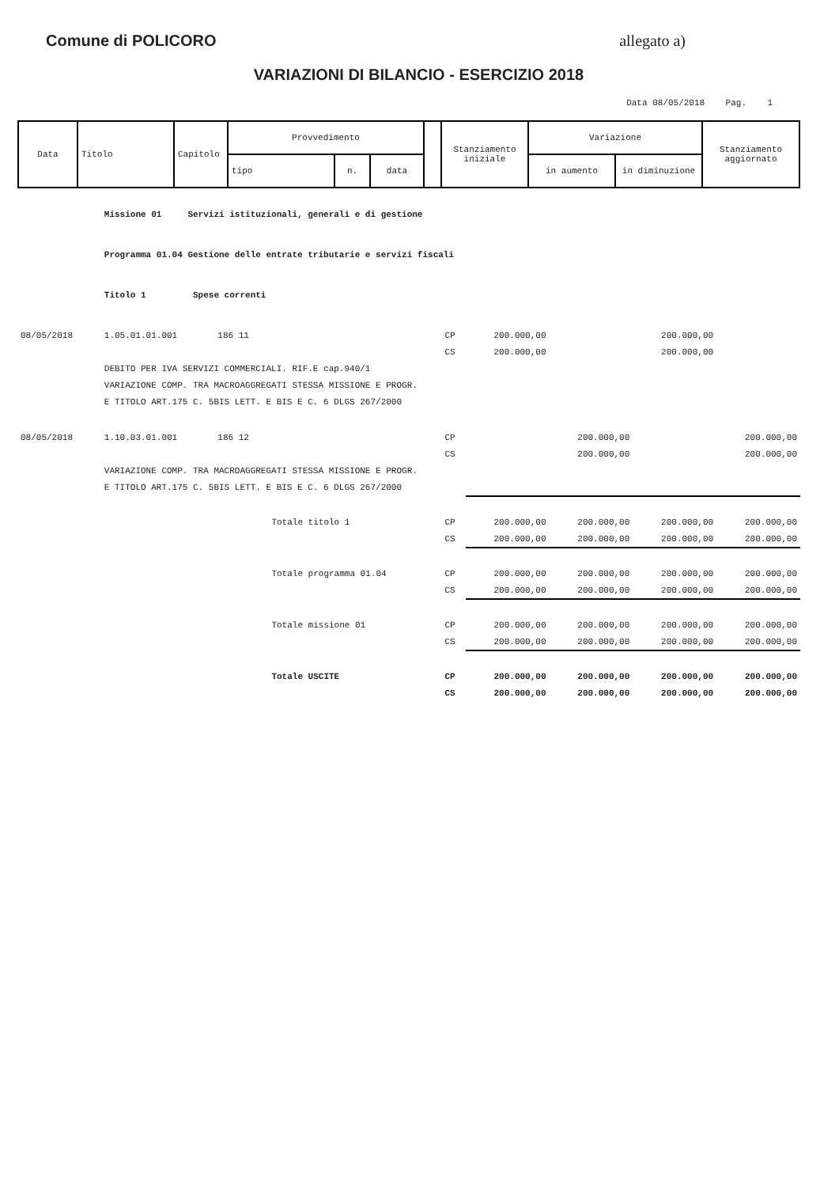Comune di POLICORO allegato a)
VARIAZIONI DI BILANCIO - ESERCIZIO 2018
Data 08/05/2018 Pag. 1
| Data | Titolo | Capitolo | Provvedimento | | | | Stanziamento iniziale | Variazione | | Stanziamento aggiornato |
| | | | tipo | n. | data | | | in aumento | in diminuzione | |
| | Missione 01 Servizi istituzionali, generali e di gestione | | | | | | | |
| | Programma 01.04 Gestione delle entrate tributarie e servizi fiscali | | | | | | | |
| | Titolo 1 Spese correnti | | | | | | | |
| 08/05/2018 | 1.05.01.01.001 | 186 11 | | CP | 200.000,00 | | 200.000,00 | |
| | | | | CS | 200.000,00 | | 200.000,00 | |
| | DEBITO PER IVA SERVIZI COMMERCIALI. RIF.E cap.940/1 | | | | | | | |
| | VARIAZIONE COMP. TRA MACROAGGREGATI STESSA MISSIONE E PROGR. | | | | | | | |
| | E TITOLO ART.175 C. 5BIS LETT. E BIS E C. 6 DLGS 267/2000 | | | | | | | |
| 08/05/2018 | 1.10.03.01.001 | 186 12 | | CP | | 200.000,00 | | 200.000,00 |
| | | | | CS | | 200.000,00 | | 200.000,00 |
| | VARIAZIONE COMP. TRA MACROAGGREGATI STESSA MISSIONE E PROGR. | | | | | | | |
| | E TITOLO ART.175 C. 5BIS LETT. E BIS E C. 6 DLGS 267/2000 | | | | | | | |
| | | | Totale titolo 1 | CP | 200.000,00 | 200.000,00 | 200.000,00 | 200.000,00 |
| | | | | CS | 200.000,00 | 200.000,00 | 200.000,00 | 200.000,00 |
| | | | Totale programma 01.04 | CP | 200.000,00 | 200.000,00 | 200.000,00 | 200.000,00 |
| | | | | CS | 200.000,00 | 200.000,00 | 200.000,00 | 200.000,00 |
| | | | Totale missione 01 | CP | 200.000,00 | 200.000,00 | 200.000,00 | 200.000,00 |
| | | | | CS | 200.000,00 | 200.000,00 | 200.000,00 | 200.000,00 |
| | | | Totale USCITE | CP | 200.000,00 | 200.000,00 | 200.000,00 | 200.000,00 |
| | | | | CS | 200.000,00 | 200.000,00 | 200.000,00 | 200.000,00 |